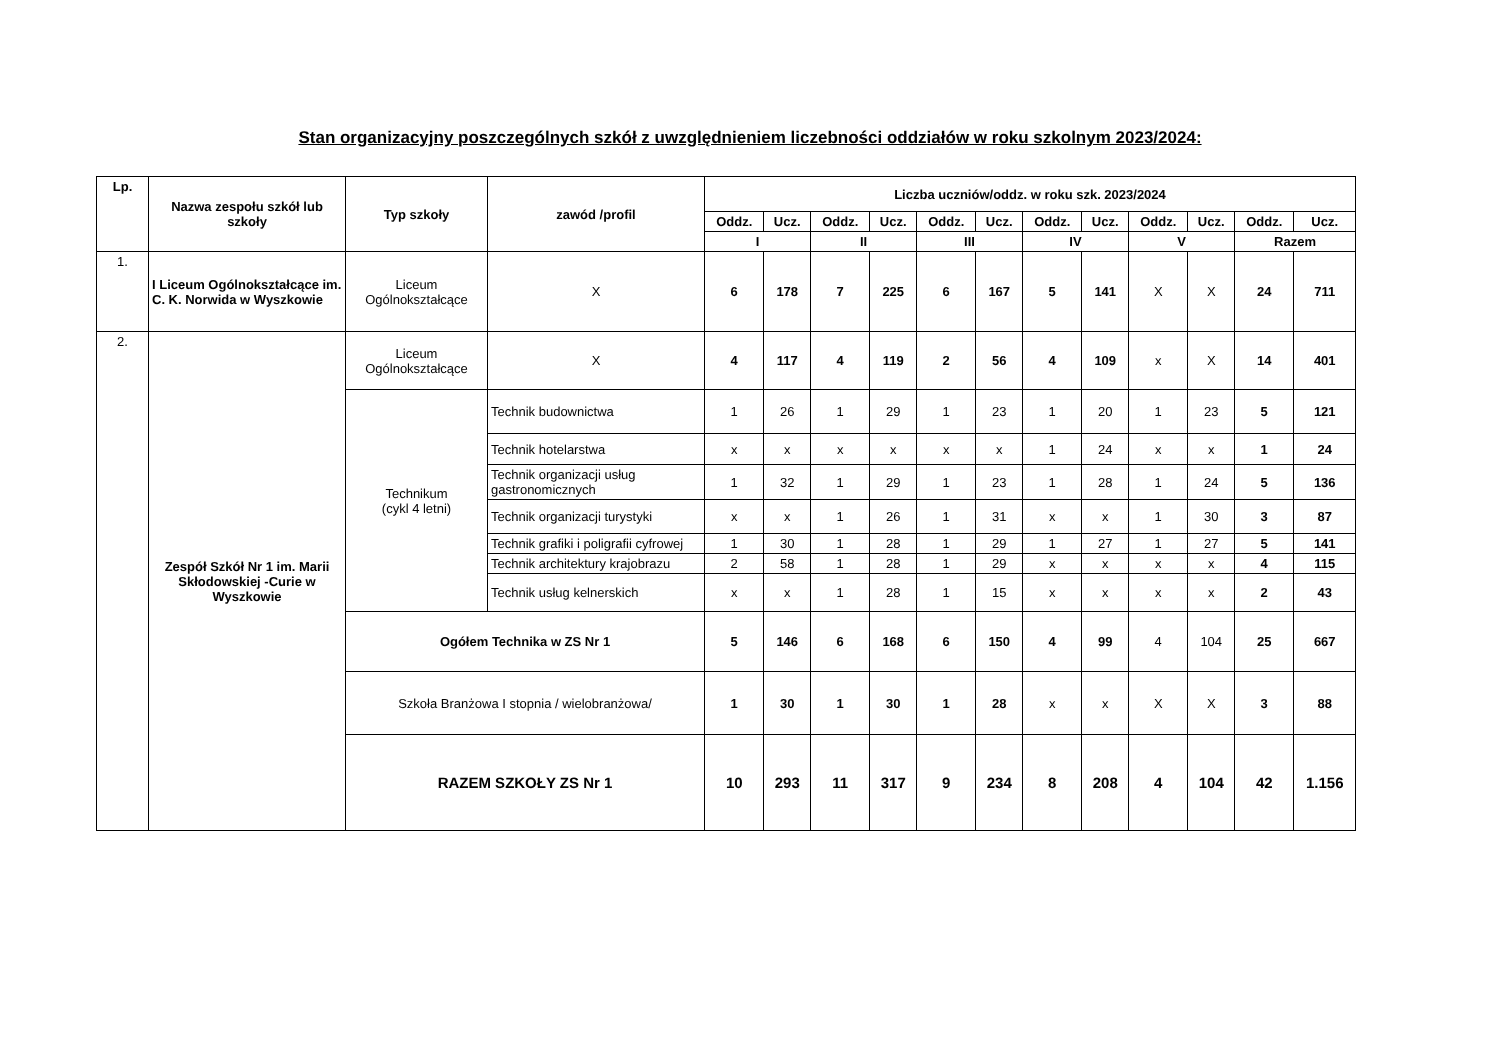Stan organizacyjny poszczególnych szkół z uwzględnieniem liczebności oddziałów w roku szkolnym 2023/2024:
| Lp. | Nazwa zespołu szkół lub szkoły | Typ szkoły | zawód /profil | Liczba uczniów/oddz. w roku szk. 2023/2024 | | | | | | | | | | | |
| --- | --- | --- | --- | --- | --- | --- | --- | --- | --- | --- | --- | --- | --- | --- | --- |
| | | | | Oddz. | Ucz. | Oddz. | Ucz. | Oddz. | Ucz. | Oddz. | Ucz. | Oddz. | Ucz. | Oddz. | Ucz. |
| | | | | I | | II | | III | | IV | | V | | Razem | |
| 1. | I Liceum Ogólnokształcące im. C. K. Norwida w Wyszkowie | Liceum Ogólnokształcące | X | 6 | 178 | 7 | 225 | 6 | 167 | 5 | 141 | X | X | 24 | 711 |
| 2. | Zespół Szkół Nr 1 im. Marii Skłodowskiej -Curie w Wyszkowie | Liceum Ogólnokształcące | X | 4 | 117 | 4 | 119 | 2 | 56 | 4 | 109 | x | X | 14 | 401 |
| | | Technikum (cykl 4 letni) | Technik budownictwa | 1 | 26 | 1 | 29 | 1 | 23 | 1 | 20 | 1 | 23 | 5 | 121 |
| | | | Technik hotelarstwa | x | x | x | x | x | x | 1 | 24 | x | x | 1 | 24 |
| | | | Technik organizacji usług gastronomicznych | 1 | 32 | 1 | 29 | 1 | 23 | 1 | 28 | 1 | 24 | 5 | 136 |
| | | | Technik organizacji turystyki | x | x | 1 | 26 | 1 | 31 | x | x | 1 | 30 | 3 | 87 |
| | | | Technik grafiki i poligrafii cyfrowej | 1 | 30 | 1 | 28 | 1 | 29 | 1 | 27 | 1 | 27 | 5 | 141 |
| | | | Technik architektury krajobrazu | 2 | 58 | 1 | 28 | 1 | 29 | x | x | x | x | 4 | 115 |
| | | | Technik usług kelnerskich | x | x | 1 | 28 | 1 | 15 | x | x | x | x | 2 | 43 |
| | | Ogółem Technika w ZS Nr 1 | | 5 | 146 | 6 | 168 | 6 | 150 | 4 | 99 | 4 | 104 | 25 | 667 |
| | | Szkoła Branżowa I stopnia / wielobranżowa/ | | 1 | 30 | 1 | 30 | 1 | 28 | x | x | X | X | 3 | 88 |
| | | RAZEM SZKOŁY ZS Nr 1 | | 10 | 293 | 11 | 317 | 9 | 234 | 8 | 208 | 4 | 104 | 42 | 1.156 |